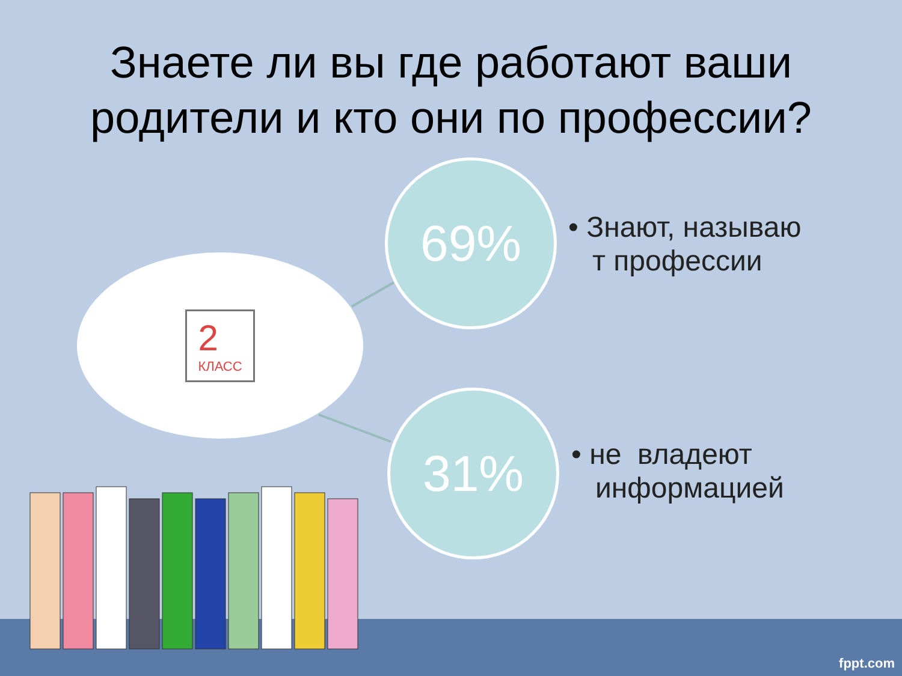Знаете ли вы где работают ваши
родители и кто они по профессии?
2
КЛАСС
69%
• Знают, называю
т профессии
31%
• не владеют
информацией
fppt.com